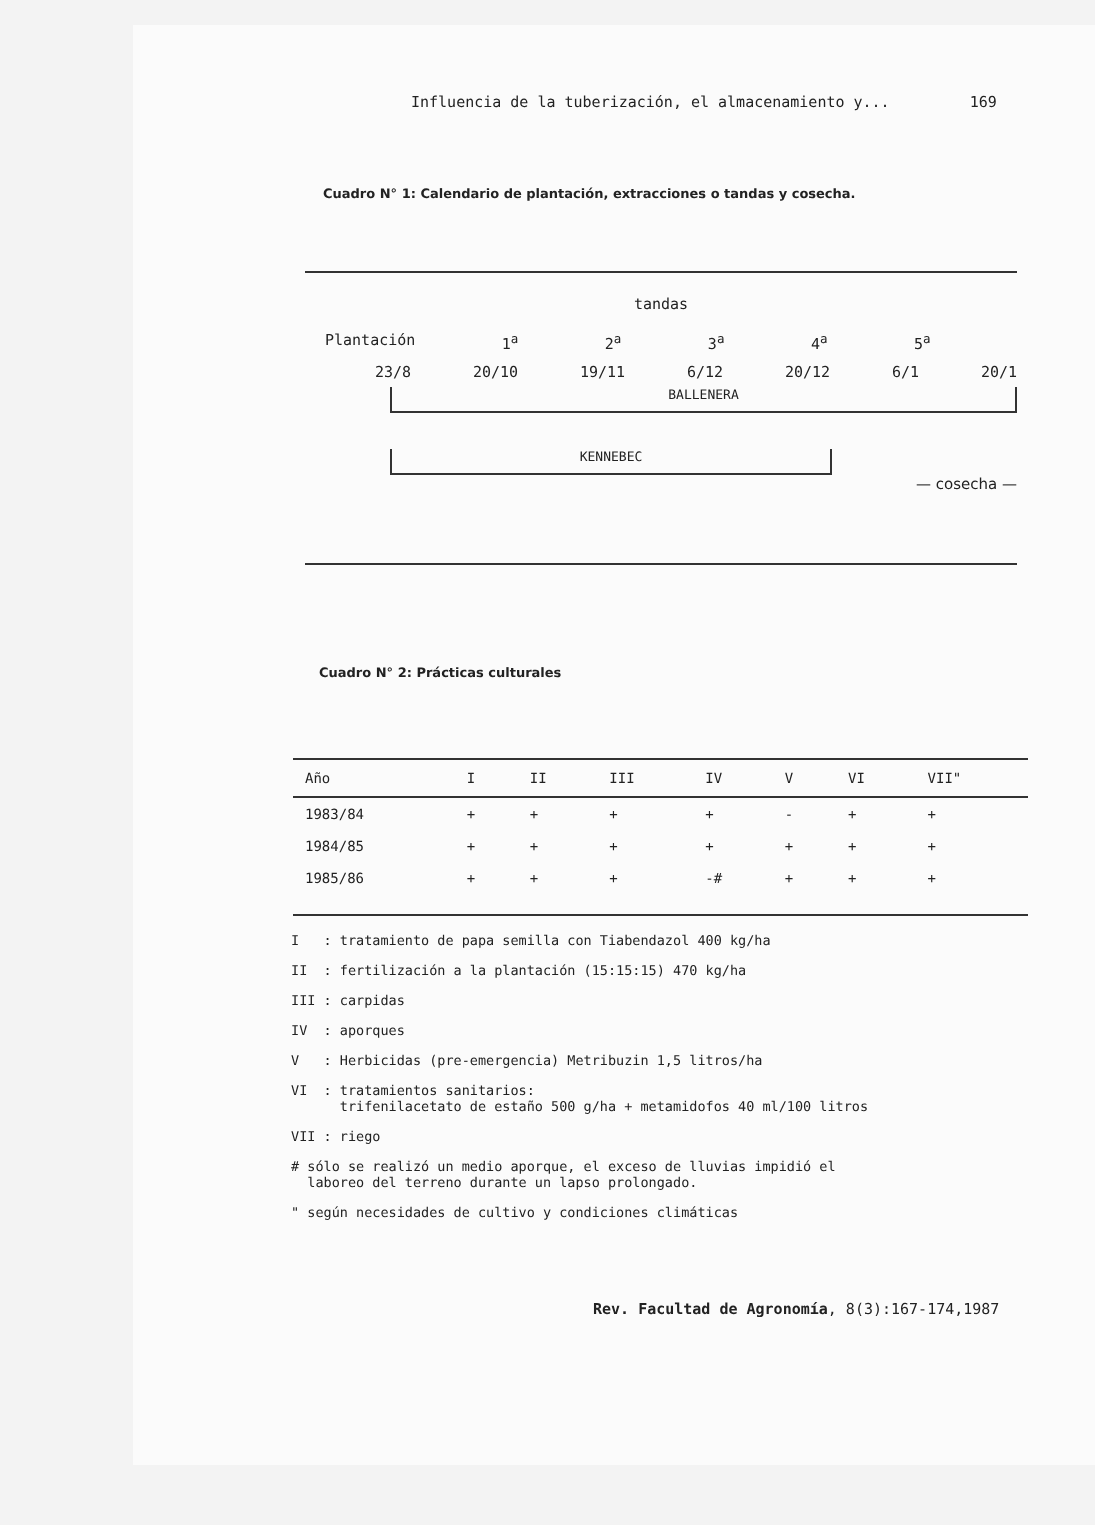Influencia de la tuberización, el almacenamiento y... 169
Cuadro N° 1: Calendario de plantación, extracciones o tandas y cosecha.
tandas
Plantación 1<sup>a</sup> 2<sup>a</sup> 3<sup>a</sup> 4<sup>a</sup> 5<sup>a</sup>
23/8 20/10 19/11 6/12 20/12 6/1 20/1
BALLENERA
KENNEBEC
— cosecha —
Cuadro N° 2: Prácticas culturales
| Año | I | II | III | IV | V | VI | VII" |
| --- | --- | --- | --- | --- | --- | --- | --- |
| 1983/84 | + | + | + | + | - | + | + |
| 1984/85 | + | + | + | + | + | + | + |
| 1985/86 | + | + | + | -# | + | + | + |
I : tratamiento de papa semilla con Tiabendazol 400 kg/ha
II : fertilización a la plantación (15:15:15) 470 kg/ha
III : carpidas
IV : aporques
V : Herbicidas (pre-emergencia) Metribuzin 1,5 litros/ha
VI : tratamientos sanitarios:
trifenilacetato de estaño 500 g/ha + metamidofos 40 ml/100 litros
VII : riego
# sólo se realizó un medio aporque, el exceso de lluvias impidió el
laboreo del terreno durante un lapso prolongado.
" según necesidades de cultivo y condiciones climáticas
Rev. Facultad de Agronomía, 8(3):167-174,1987